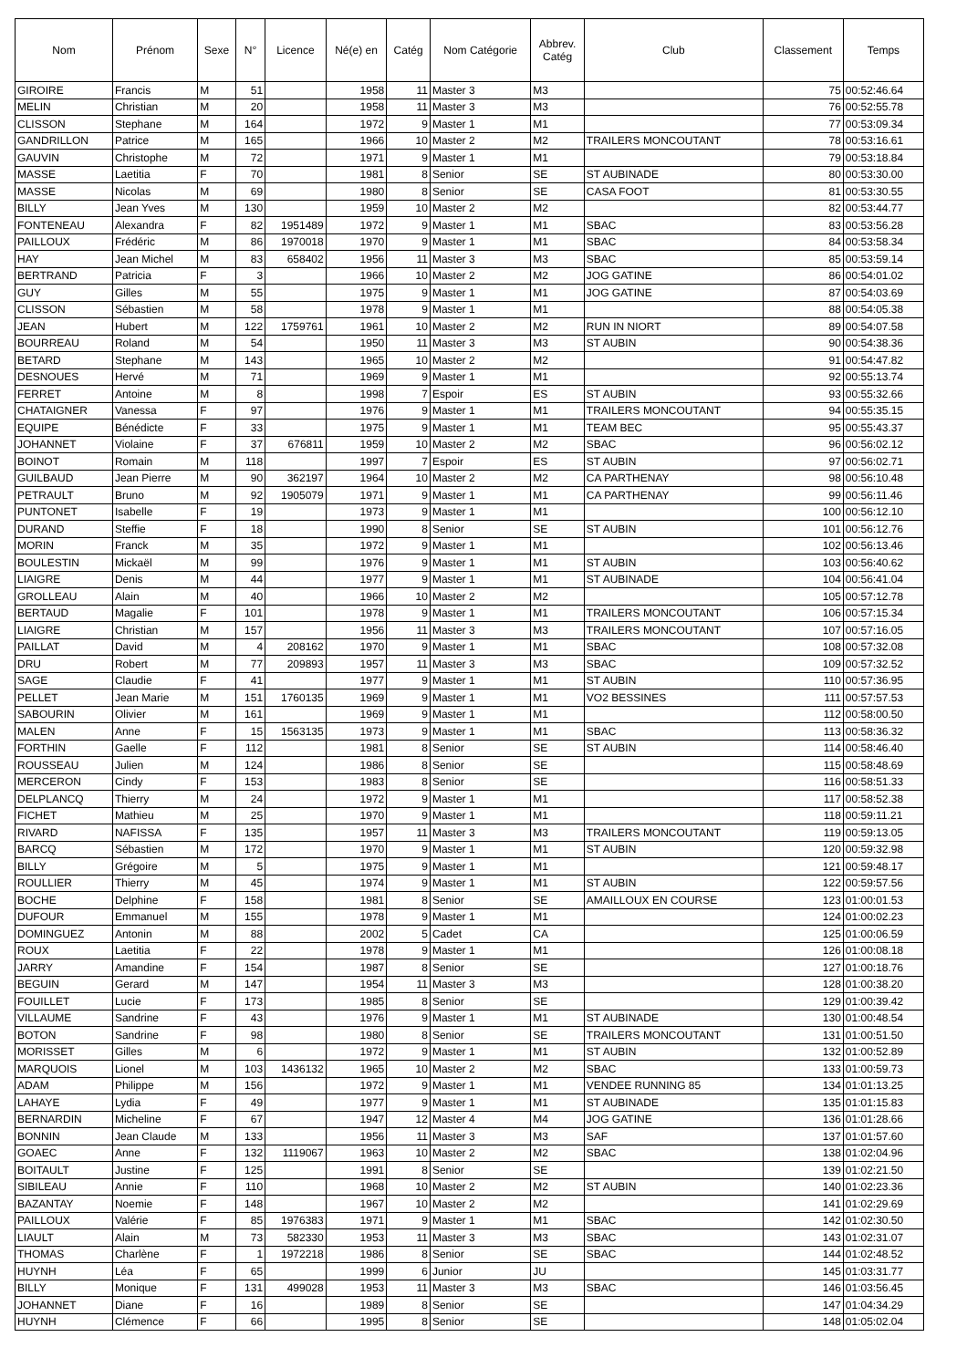| Nom | Prénom | Sexe | N° | Licence | Né(e) en | Catég | Nom Catégorie | Abbrev. Catég | Club | Classement | Temps |
| --- | --- | --- | --- | --- | --- | --- | --- | --- | --- | --- | --- |
| GIROIRE | Francis | M | 51 | | 1958 | 11 | Master 3 | M3 | | 75 | 00:52:46.64 |
| MELIN | Christian | M | 20 | | 1958 | 11 | Master 3 | M3 | | 76 | 00:52:55.78 |
| CLISSON | Stephane | M | 164 | | 1972 | 9 | Master 1 | M1 | | 77 | 00:53:09.34 |
| GANDRILLON | Patrice | M | 165 | | 1966 | 10 | Master 2 | M2 | TRAILERS MONCOUTANT | 78 | 00:53:16.61 |
| GAUVIN | Christophe | M | 72 | | 1971 | 9 | Master 1 | M1 | | 79 | 00:53:18.84 |
| MASSE | Laetitia | F | 70 | | 1981 | 8 | Senior | SE | ST AUBINADE | 80 | 00:53:30.00 |
| MASSE | Nicolas | M | 69 | | 1980 | 8 | Senior | SE | CASA FOOT | 81 | 00:53:30.55 |
| BILLY | Jean Yves | M | 130 | | 1959 | 10 | Master 2 | M2 | | 82 | 00:53:44.77 |
| FONTENEAU | Alexandra | F | 82 | 1951489 | 1972 | 9 | Master 1 | M1 | SBAC | 83 | 00:53:56.28 |
| PAILLOUX | Frédéric | M | 86 | 1970018 | 1970 | 9 | Master 1 | M1 | SBAC | 84 | 00:53:58.34 |
| HAY | Jean Michel | M | 83 | 658402 | 1956 | 11 | Master 3 | M3 | SBAC | 85 | 00:53:59.14 |
| BERTRAND | Patricia | F | 3 | | 1966 | 10 | Master 2 | M2 | JOG GATINE | 86 | 00:54:01.02 |
| GUY | Gilles | M | 55 | | 1975 | 9 | Master 1 | M1 | JOG GATINE | 87 | 00:54:03.69 |
| CLISSON | Sébastien | M | 58 | | 1978 | 9 | Master 1 | M1 | | 88 | 00:54:05.38 |
| JEAN | Hubert | M | 122 | 1759761 | 1961 | 10 | Master 2 | M2 | RUN IN NIORT | 89 | 00:54:07.58 |
| BOURREAU | Roland | M | 54 | | 1950 | 11 | Master 3 | M3 | ST AUBIN | 90 | 00:54:38.36 |
| BETARD | Stephane | M | 143 | | 1965 | 10 | Master 2 | M2 | | 91 | 00:54:47.82 |
| DESNOUES | Hervé | M | 71 | | 1969 | 9 | Master 1 | M1 | | 92 | 00:55:13.74 |
| FERRET | Antoine | M | 8 | | 1998 | 7 | Espoir | ES | ST AUBIN | 93 | 00:55:32.66 |
| CHATAIGNER | Vanessa | F | 97 | | 1976 | 9 | Master 1 | M1 | TRAILERS MONCOUTANT | 94 | 00:55:35.15 |
| EQUIPE | Bénédicte | F | 33 | | 1975 | 9 | Master 1 | M1 | TEAM BEC | 95 | 00:55:43.37 |
| JOHANNET | Violaine | F | 37 | 676811 | 1959 | 10 | Master 2 | M2 | SBAC | 96 | 00:56:02.12 |
| BOINOT | Romain | M | 118 | | 1997 | 7 | Espoir | ES | ST AUBIN | 97 | 00:56:02.71 |
| GUILBAUD | Jean Pierre | M | 90 | 362197 | 1964 | 10 | Master 2 | M2 | CA PARTHENAY | 98 | 00:56:10.48 |
| PETRAULT | Bruno | M | 92 | 1905079 | 1971 | 9 | Master 1 | M1 | CA PARTHENAY | 99 | 00:56:11.46 |
| PUNTONET | Isabelle | F | 19 | | 1973 | 9 | Master 1 | M1 | | 100 | 00:56:12.10 |
| DURAND | Steffie | F | 18 | | 1990 | 8 | Senior | SE | ST AUBIN | 101 | 00:56:12.76 |
| MORIN | Franck | M | 35 | | 1972 | 9 | Master 1 | M1 | | 102 | 00:56:13.46 |
| BOULESTIN | Mickaël | M | 99 | | 1976 | 9 | Master 1 | M1 | ST AUBIN | 103 | 00:56:40.62 |
| LIAIGRE | Denis | M | 44 | | 1977 | 9 | Master 1 | M1 | ST AUBINADE | 104 | 00:56:41.04 |
| GROLLEAU | Alain | M | 40 | | 1966 | 10 | Master 2 | M2 | | 105 | 00:57:12.78 |
| BERTAUD | Magalie | F | 101 | | 1978 | 9 | Master 1 | M1 | TRAILERS MONCOUTANT | 106 | 00:57:15.34 |
| LIAIGRE | Christian | M | 157 | | 1956 | 11 | Master 3 | M3 | TRAILERS MONCOUTANT | 107 | 00:57:16.05 |
| PAILLAT | David | M | 4 | 208162 | 1970 | 9 | Master 1 | M1 | SBAC | 108 | 00:57:32.08 |
| DRU | Robert | M | 77 | 209893 | 1957 | 11 | Master 3 | M3 | SBAC | 109 | 00:57:32.52 |
| SAGE | Claudie | F | 41 | | 1977 | 9 | Master 1 | M1 | ST AUBIN | 110 | 00:57:36.95 |
| PELLET | Jean Marie | M | 151 | 1760135 | 1969 | 9 | Master 1 | M1 | VO2 BESSINES | 111 | 00:57:57.53 |
| SABOURIN | Olivier | M | 161 | | 1969 | 9 | Master 1 | M1 | | 112 | 00:58:00.50 |
| MALEN | Anne | F | 15 | 1563135 | 1973 | 9 | Master 1 | M1 | SBAC | 113 | 00:58:36.32 |
| FORTHIN | Gaelle | F | 112 | | 1981 | 8 | Senior | SE | ST AUBIN | 114 | 00:58:46.40 |
| ROUSSEAU | Julien | M | 124 | | 1986 | 8 | Senior | SE | | 115 | 00:58:48.69 |
| MERCERON | Cindy | F | 153 | | 1983 | 8 | Senior | SE | | 116 | 00:58:51.33 |
| DELPLANCQ | Thierry | M | 24 | | 1972 | 9 | Master 1 | M1 | | 117 | 00:58:52.38 |
| FICHET | Mathieu | M | 25 | | 1970 | 9 | Master 1 | M1 | | 118 | 00:59:11.21 |
| RIVARD | NAFISSA | F | 135 | | 1957 | 11 | Master 3 | M3 | TRAILERS MONCOUTANT | 119 | 00:59:13.05 |
| BARCQ | Sébastien | M | 172 | | 1970 | 9 | Master 1 | M1 | ST AUBIN | 120 | 00:59:32.98 |
| BILLY | Grégoire | M | 5 | | 1975 | 9 | Master 1 | M1 | | 121 | 00:59:48.17 |
| ROULLIER | Thierry | M | 45 | | 1974 | 9 | Master 1 | M1 | ST AUBIN | 122 | 00:59:57.56 |
| BOCHE | Delphine | F | 158 | | 1981 | 8 | Senior | SE | AMAILLOUX EN COURSE | 123 | 01:00:01.53 |
| DUFOUR | Emmanuel | M | 155 | | 1978 | 9 | Master 1 | M1 | | 124 | 01:00:02.23 |
| DOMINGUEZ | Antonin | M | 88 | | 2002 | 5 | Cadet | CA | | 125 | 01:00:06.59 |
| ROUX | Laetitia | F | 22 | | 1978 | 9 | Master 1 | M1 | | 126 | 01:00:08.18 |
| JARRY | Amandine | F | 154 | | 1987 | 8 | Senior | SE | | 127 | 01:00:18.76 |
| BEGUIN | Gerard | M | 147 | | 1954 | 11 | Master 3 | M3 | | 128 | 01:00:38.20 |
| FOUILLET | Lucie | F | 173 | | 1985 | 8 | Senior | SE | | 129 | 01:00:39.42 |
| VILLAUME | Sandrine | F | 43 | | 1976 | 9 | Master 1 | M1 | ST AUBINADE | 130 | 01:00:48.54 |
| BOTON | Sandrine | F | 98 | | 1980 | 8 | Senior | SE | TRAILERS MONCOUTANT | 131 | 01:00:51.50 |
| MORISSET | Gilles | M | 6 | | 1972 | 9 | Master 1 | M1 | ST AUBIN | 132 | 01:00:52.89 |
| MARQUOIS | Lionel | M | 103 | 1436132 | 1965 | 10 | Master 2 | M2 | SBAC | 133 | 01:00:59.73 |
| ADAM | Philippe | M | 156 | | 1972 | 9 | Master 1 | M1 | VENDEE RUNNING 85 | 134 | 01:01:13.25 |
| LAHAYE | Lydia | F | 49 | | 1977 | 9 | Master 1 | M1 | ST AUBINADE | 135 | 01:01:15.83 |
| BERNARDIN | Micheline | F | 67 | | 1947 | 12 | Master 4 | M4 | JOG GATINE | 136 | 01:01:28.66 |
| BONNIN | Jean Claude | M | 133 | | 1956 | 11 | Master 3 | M3 | SAF | 137 | 01:01:57.60 |
| GOAEC | Anne | F | 132 | 1119067 | 1963 | 10 | Master 2 | M2 | SBAC | 138 | 01:02:04.96 |
| BOITAULT | Justine | F | 125 | | 1991 | 8 | Senior | SE | | 139 | 01:02:21.50 |
| SIBILEAU | Annie | F | 110 | | 1968 | 10 | Master 2 | M2 | ST AUBIN | 140 | 01:02:23.36 |
| BAZANTAY | Noemie | F | 148 | | 1967 | 10 | Master 2 | M2 | | 141 | 01:02:29.69 |
| PAILLOUX | Valérie | F | 85 | 1976383 | 1971 | 9 | Master 1 | M1 | SBAC | 142 | 01:02:30.50 |
| LIAULT | Alain | M | 73 | 582330 | 1953 | 11 | Master 3 | M3 | SBAC | 143 | 01:02:31.07 |
| THOMAS | Charlène | F | 1 | 1972218 | 1986 | 8 | Senior | SE | SBAC | 144 | 01:02:48.52 |
| HUYNH | Léa | F | 65 | | 1999 | 6 | Junior | JU | | 145 | 01:03:31.77 |
| BILLY | Monique | F | 131 | 499028 | 1953 | 11 | Master 3 | M3 | SBAC | 146 | 01:03:56.45 |
| JOHANNET | Diane | F | 16 | | 1989 | 8 | Senior | SE | | 147 | 01:04:34.29 |
| HUYNH | Clémence | F | 66 | | 1995 | 8 | Senior | SE | | 148 | 01:05:02.04 |